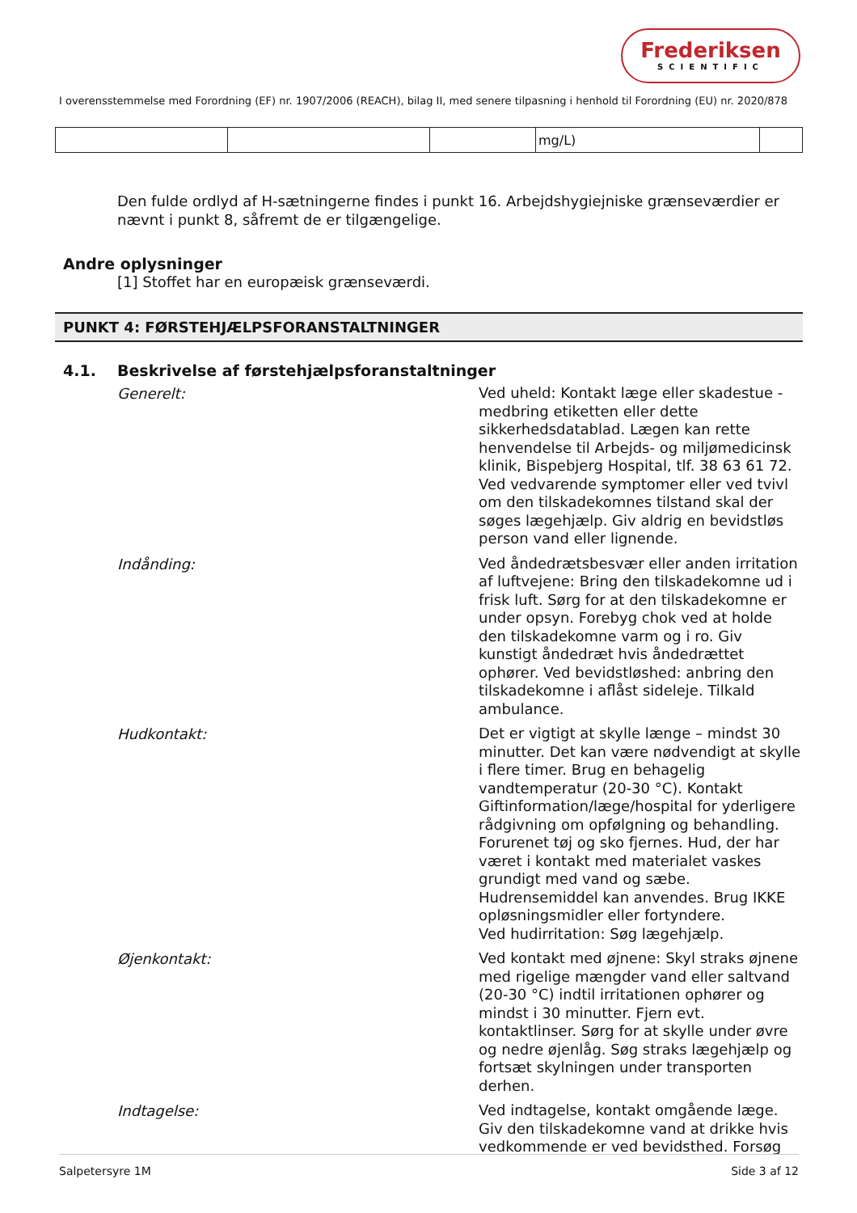Frederiksen
SCIENTIFIC
I overensstemmelse med Forordning (EF) nr. 1907/2006 (REACH), bilag II, med senere tilpasning i henhold til Forordning (EU) nr. 2020/878
| | | | mg/L) | |
Den fulde ordlyd af H-sætningerne findes i punkt 16. Arbejdshygiejniske grænseværdier er nævnt i punkt 8, såfremt de er tilgængelige.
Andre oplysninger
[1] Stoffet har en europæisk grænseværdi.
PUNKT 4: FØRSTEHJÆLPSFORANSTALTNINGER
4.1. Beskrivelse af førstehjælpsforanstaltninger
Generelt:
Ved uheld: Kontakt læge eller skadestue - medbring etiketten eller dette sikkerhedsdatablad. Lægen kan rette henvendelse til Arbejds- og miljømedicinsk klinik, Bispebjerg Hospital, tlf. 38 63 61 72. Ved vedvarende symptomer eller ved tvivl om den tilskadekomnes tilstand skal der søges lægehjælp. Giv aldrig en bevidstløs person vand eller lignende.
Indånding:
Ved åndedrætsbesvær eller anden irritation af luftvejene: Bring den tilskadekomne ud i frisk luft. Sørg for at den tilskadekomne er under opsyn. Forebyg chok ved at holde den tilskadekomne varm og i ro. Giv kunstigt åndedræt hvis åndedrættet ophører. Ved bevidstløshed: anbring den tilskadekomne i aflåst sideleje. Tilkald ambulance.
Hudkontakt:
Det er vigtigt at skylle længe – mindst 30 minutter. Det kan være nødvendigt at skylle i flere timer. Brug en behagelig vandtemperatur (20-30 °C). Kontakt Giftinformation/læge/hospital for yderligere rådgivning om opfølgning og behandling. Forurenet tøj og sko fjernes. Hud, der har været i kontakt med materialet vaskes grundigt med vand og sæbe. Hudrensemiddel kan anvendes. Brug IKKE opløsningsmidler eller fortyndere.
Ved hudirritation: Søg lægehjælp.
Øjenkontakt:
Ved kontakt med øjnene: Skyl straks øjnene med rigelige mængder vand eller saltvand (20-30 °C) indtil irritationen ophører og mindst i 30 minutter. Fjern evt. kontaktlinser. Sørg for at skylle under øvre og nedre øjenlåg. Søg straks lægehjælp og fortsæt skylningen under transporten derhen.
Indtagelse:
Ved indtagelse, kontakt omgående læge. Giv den tilskadekomne vand at drikke hvis vedkommende er ved bevidsthed. Forsøg
Salpetersyre 1M Side 3 af 12